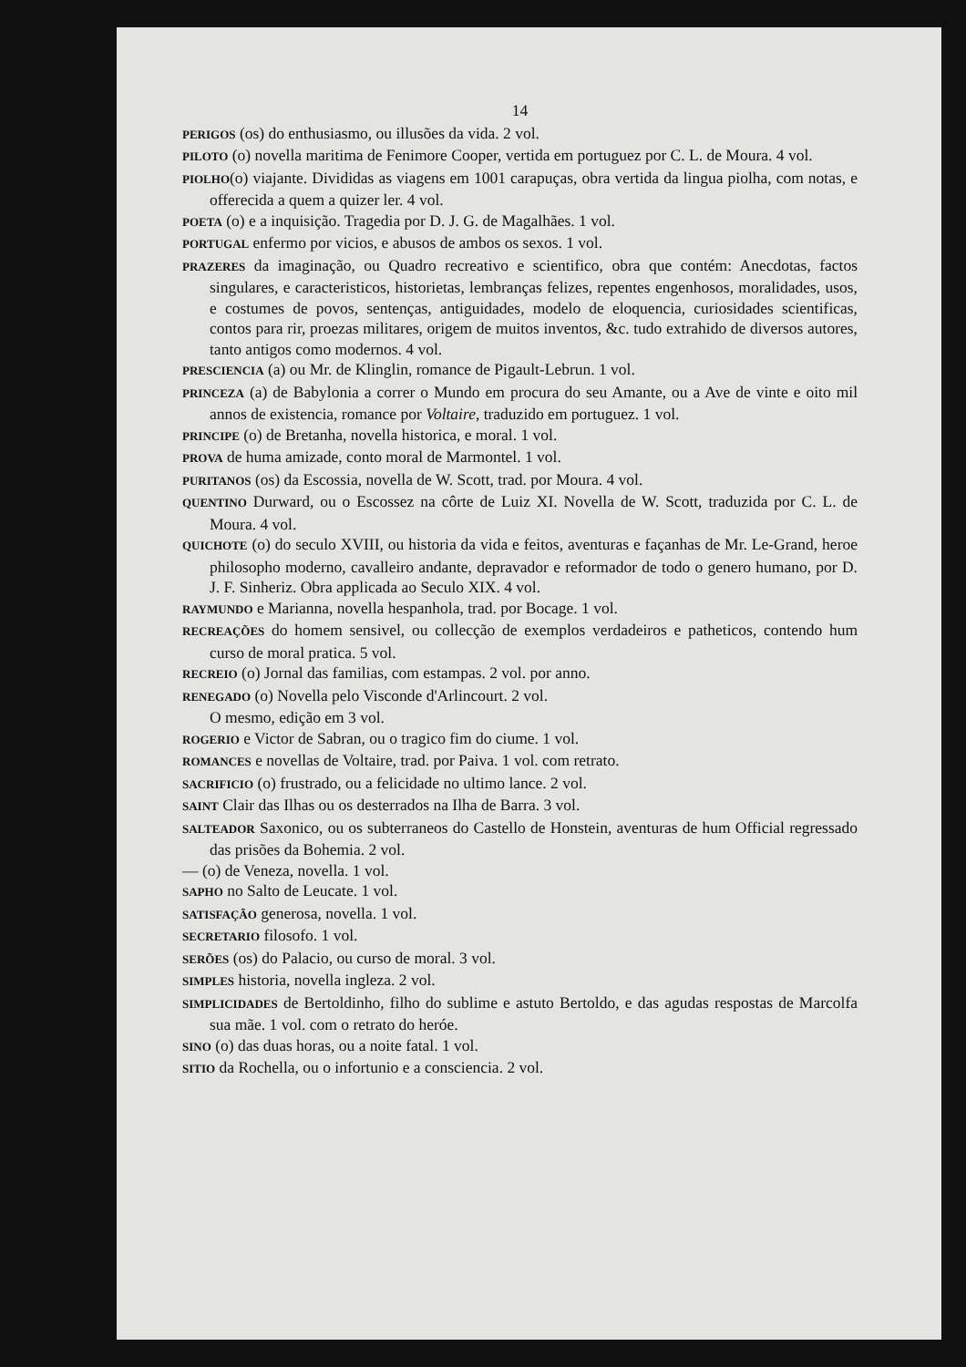14
PERIGOS (os) do enthusiasmo, ou illusões da vida. 2 vol.
PILOTO (o) novella maritima de Fenimore Cooper, vertida em portuguez por C. L. de Moura. 4 vol.
PIOLHO(o) viajante. Divididas as viagens em 1001 carapuças, obra vertida da lingua piolha, com notas, e offerecida a quem a quizer ler. 4 vol.
POETA (o) e a inquisição. Tragedia por D. J. G. de Magalhães. 1 vol.
PORTUGAL enfermo por vicios, e abusos de ambos os sexos. 1 vol.
PRAZERES da imaginação, ou Quadro recreativo e scientifico, obra que contém: Anecdotas, factos singulares, e caracteristicos, historietas, lembranças felizes, repentes engenhosos, moralidades, usos, e costumes de povos, sentenças, antiguidades, modelo de eloquencia, curiosidades scientificas, contos para rir, proezas militares, origem de muitos inventos, &c. tudo extrahido de diversos autores, tanto antigos como modernos. 4 vol.
PRESCIENCIA (a) ou Mr. de Klinglin, romance de Pigault-Lebrun. 1 vol.
PRINCEZA (a) de Babylonia a correr o Mundo em procura do seu Amante, ou a Ave de vinte e oito mil annos de existencia, romance por Voltaire, traduzido em portuguez. 1 vol.
PRINCIPE (o) de Bretanha, novella historica, e moral. 1 vol.
PROVA de huma amizade, conto moral de Marmontel. 1 vol.
PURITANOS (os) da Escossia, novella de W. Scott, trad. por Moura. 4 vol.
QUENTINO Durward, ou o Escossez na côrte de Luiz XI. Novella de W. Scott, traduzida por C. L. de Moura. 4 vol.
QUICHOTE (o) do seculo XVIII, ou historia da vida e feitos, aventuras e façanhas de Mr. Le-Grand, heroe philosopho moderno, cavalleiro andante, depravador e reformador de todo o genero humano, por D. J. F. Sinheriz. Obra applicada ao Seculo XIX. 4 vol.
RAYMUNDO e Marianna, novella hespanhola, trad. por Bocage. 1 vol.
RECREAÇÕES do homem sensivel, ou collecção de exemplos verdadeiros e patheticos, contendo hum curso de moral pratica. 5 vol.
RECREIO (o) Jornal das familias, com estampas. 2 vol. por anno.
RENEGADO (o) Novella pelo Visconde d'Arlincourt. 2 vol.
O mesmo, edição em 3 vol.
ROGERIO e Victor de Sabran, ou o tragico fim do ciume. 1 vol.
ROMANCES e novellas de Voltaire, trad. por Paiva. 1 vol. com retrato.
SACRIFICIO (o) frustrado, ou a felicidade no ultimo lance. 2 vol.
SAINT Clair das Ilhas ou os desterrados na Ilha de Barra. 3 vol.
SALTEADOR Saxonico, ou os subterraneos do Castello de Honstein, aventuras de hum Official regressado das prisões da Bohemia. 2 vol.
— (o) de Veneza, novella. 1 vol.
SAPHO no Salto de Leucate. 1 vol.
SATISFAÇÃO generosa, novella. 1 vol.
SECRETARIO filosofo. 1 vol.
SERÕES (os) do Palacio, ou curso de moral. 3 vol.
SIMPLES historia, novella ingleza. 2 vol.
SIMPLICIDADES de Bertoldinho, filho do sublime e astuto Bertoldo, e das agudas respostas de Marcolfa sua mãe. 1 vol. com o retrato do heróe.
SINO (o) das duas horas, ou a noite fatal. 1 vol.
SITIO da Rochella, ou o infortunio e a consciencia. 2 vol.